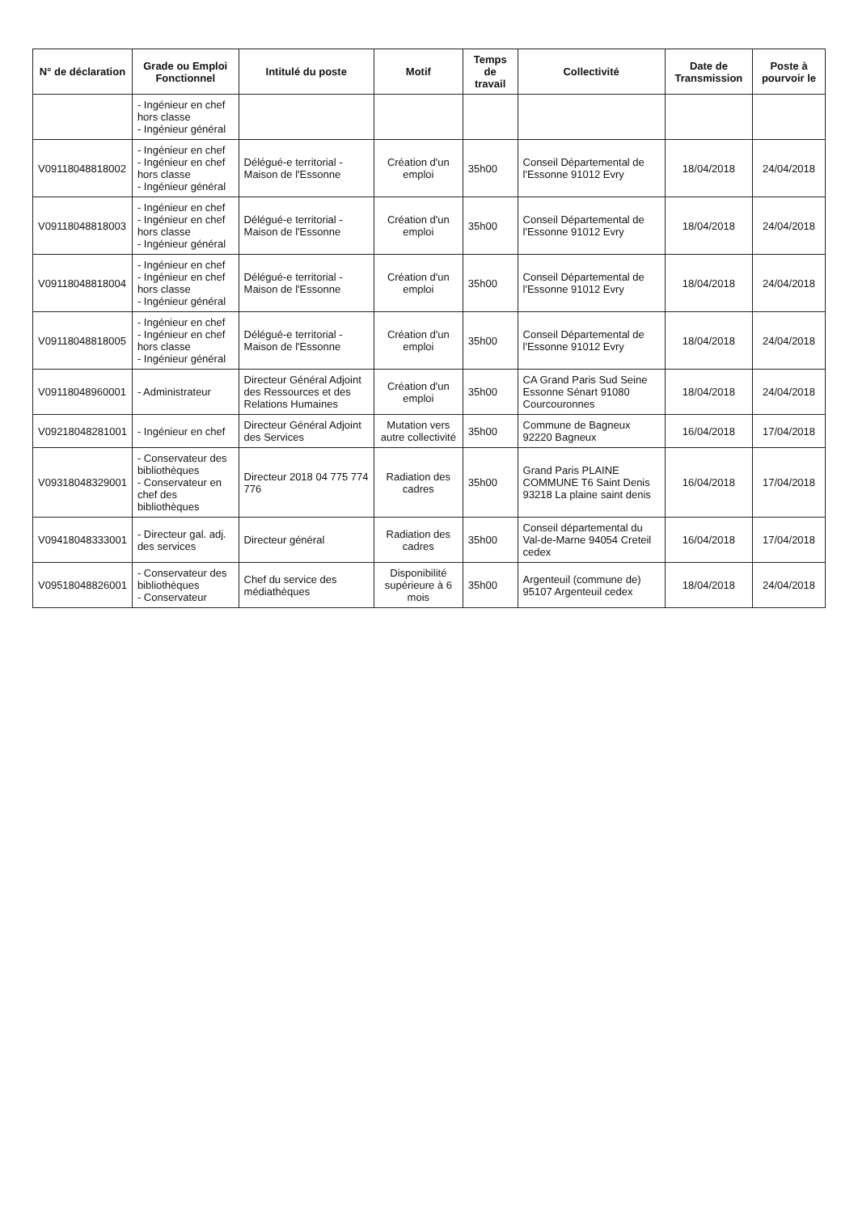| N° de déclaration | Grade ou Emploi Fonctionnel | Intitulé du poste | Motif | Temps de travail | Collectivité | Date de Transmission | Poste à pourvoir le |
| --- | --- | --- | --- | --- | --- | --- | --- |
| | - Ingénieur en chef hors classe - Ingénieur général | | | | | | |
| V091180488​18002 | - Ingénieur en chef - Ingénieur en chef hors classe - Ingénieur général | Délégué-e territorial - Maison de l'Essonne | Création d'un emploi | 35h00 | Conseil Départemental de l'Essonne 91012 Evry | 18/04/2018 | 24/04/2018 |
| V09118048818003 | - Ingénieur en chef - Ingénieur en chef hors classe - Ingénieur général | Délégué-e territorial - Maison de l'Essonne | Création d'un emploi | 35h00 | Conseil Départemental de l'Essonne 91012 Evry | 18/04/2018 | 24/04/2018 |
| V09118048818004 | - Ingénieur en chef - Ingénieur en chef hors classe - Ingénieur général | Délégué-e territorial - Maison de l'Essonne | Création d'un emploi | 35h00 | Conseil Départemental de l'Essonne 91012 Evry | 18/04/2018 | 24/04/2018 |
| V09118048818005 | - Ingénieur en chef - Ingénieur en chef hors classe - Ingénieur général | Délégué-e territorial - Maison de l'Essonne | Création d'un emploi | 35h00 | Conseil Départemental de l'Essonne 91012 Evry | 18/04/2018 | 24/04/2018 |
| V09118048960001 | - Administrateur | Directeur Général Adjoint des Ressources et des Relations Humaines | Création d'un emploi | 35h00 | CA Grand Paris Sud Seine Essonne Sénart 91080 Courcouronnes | 18/04/2018 | 24/04/2018 |
| V09218048281001 | - Ingénieur en chef | Directeur Général Adjoint des Services | Mutation vers autre collectivité | 35h00 | Commune de Bagneux 92220 Bagneux | 16/04/2018 | 17/04/2018 |
| V09318048329001 | - Conservateur des bibliothèques - Conservateur en chef des bibliothèques | Directeur 2018 04 775 774 776 | Radiation des cadres | 35h00 | Grand Paris PLAINE COMMUNE T6 Saint Denis 93218 La plaine saint denis | 16/04/2018 | 17/04/2018 |
| V09418048333001 | - Directeur gal. adj. des services | Directeur général | Radiation des cadres | 35h00 | Conseil départemental du Val-de-Marne 94054 Creteil cedex | 16/04/2018 | 17/04/2018 |
| V09518048826001 | - Conservateur des bibliothèques - Conservateur | Chef du service des médiathèques | Disponibilité supérieure à 6 mois | 35h00 | Argenteuil (commune de) 95107 Argenteuil cedex | 18/04/2018 | 24/04/2018 |